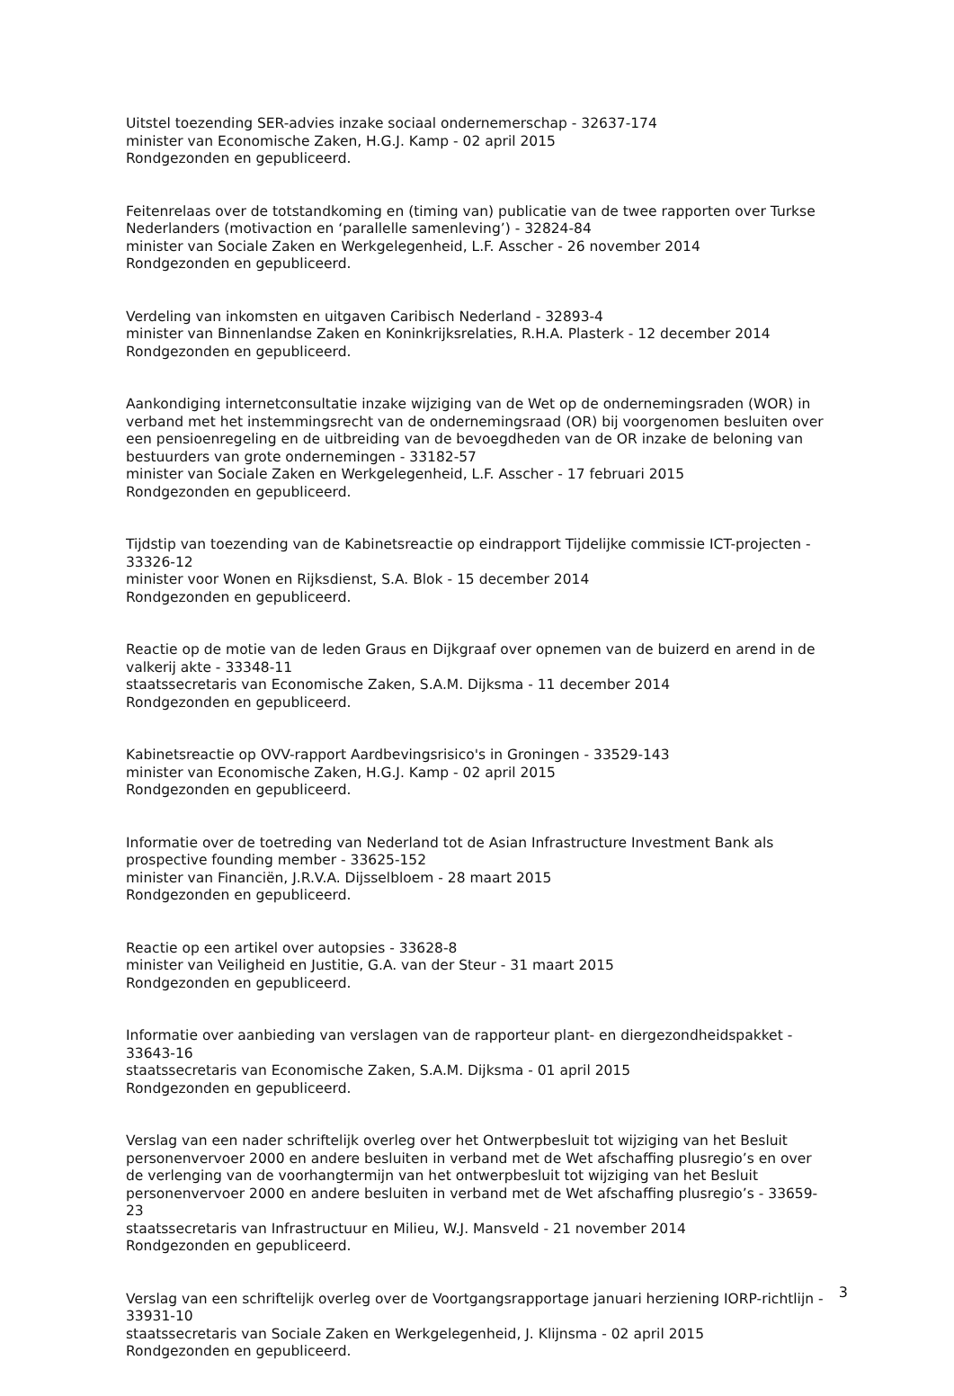Uitstel toezending SER-advies inzake sociaal ondernemerschap - 32637-174
minister van Economische Zaken, H.G.J. Kamp - 02 april 2015
Rondgezonden en gepubliceerd.
Feitenrelaas over de totstandkoming en (timing van) publicatie van de twee rapporten over Turkse Nederlanders (motivaction en ‘parallelle samenleving’) - 32824-84
minister van Sociale Zaken en Werkgelegenheid, L.F. Asscher - 26 november 2014
Rondgezonden en gepubliceerd.
Verdeling van inkomsten en uitgaven Caribisch Nederland - 32893-4
minister van Binnenlandse Zaken en Koninkrijksrelaties, R.H.A. Plasterk - 12 december 2014
Rondgezonden en gepubliceerd.
Aankondiging internetconsultatie inzake wijziging van de Wet op de ondernemingsraden (WOR) in verband met het instemmingsrecht van de ondernemingsraad (OR) bij voorgenomen besluiten over een pensioenregeling en de uitbreiding van de bevoegdheden van de OR inzake de beloning van bestuurders van grote ondernemingen - 33182-57
minister van Sociale Zaken en Werkgelegenheid, L.F. Asscher - 17 februari 2015
Rondgezonden en gepubliceerd.
Tijdstip van toezending van de Kabinetsreactie op eindrapport Tijdelijke commissie ICT-projecten - 33326-12
minister voor Wonen en Rijksdienst, S.A. Blok - 15 december 2014
Rondgezonden en gepubliceerd.
Reactie op de motie van de leden Graus en Dijkgraaf over opnemen van de buizerd en arend in de valkerij akte - 33348-11
staatssecretaris van Economische Zaken, S.A.M. Dijksma - 11 december 2014
Rondgezonden en gepubliceerd.
Kabinetsreactie op OVV-rapport Aardbevingsrisico's in Groningen - 33529-143
minister van Economische Zaken, H.G.J. Kamp - 02 april 2015
Rondgezonden en gepubliceerd.
Informatie over de toetreding van Nederland tot de Asian Infrastructure Investment Bank als prospective founding member - 33625-152
minister van Financiën, J.R.V.A. Dijsselbloem - 28 maart 2015
Rondgezonden en gepubliceerd.
Reactie op een artikel over autopsies - 33628-8
minister van Veiligheid en Justitie, G.A. van der Steur - 31 maart 2015
Rondgezonden en gepubliceerd.
Informatie over aanbieding van verslagen van de rapporteur plant- en diergezondheidspakket - 33643-16
staatssecretaris van Economische Zaken, S.A.M. Dijksma - 01 april 2015
Rondgezonden en gepubliceerd.
Verslag van een nader schriftelijk overleg over het Ontwerpbesluit tot wijziging van het Besluit personenvervoer 2000 en andere besluiten in verband met de Wet afschaffing plusregio’s en over de verlenging van de voorhangtermijn van het ontwerpbesluit tot wijziging van het Besluit personenvervoer 2000 en andere besluiten in verband met de Wet afschaffing plusregio’s - 33659-23
staatssecretaris van Infrastructuur en Milieu, W.J. Mansveld - 21 november 2014
Rondgezonden en gepubliceerd.
Verslag van een schriftelijk overleg over de Voortgangsrapportage januari herziening IORP-richtlijn - 33931-10
staatssecretaris van Sociale Zaken en Werkgelegenheid, J. Klijnsma - 02 april 2015
Rondgezonden en gepubliceerd.
3